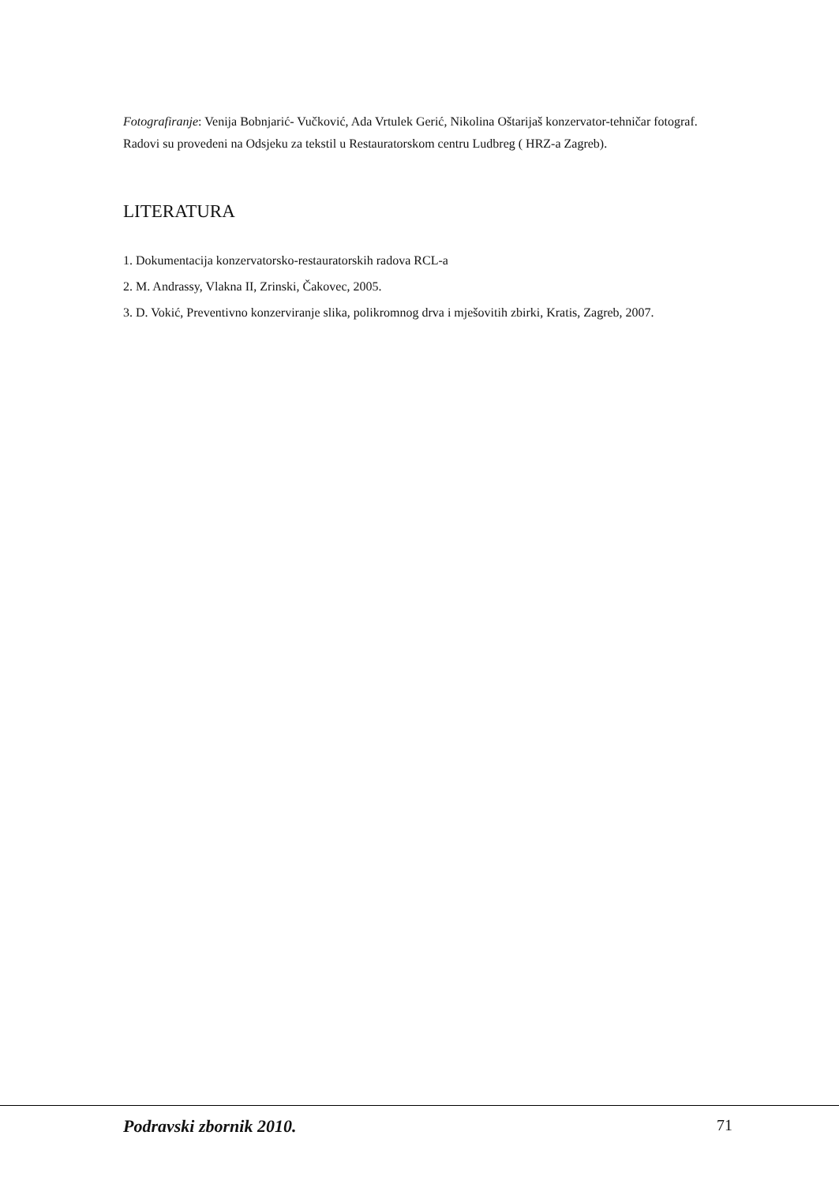Fotografiranje: Venija Bobnjarić- Vučković, Ada Vrtulek Gerić, Nikolina Oštarijaš konzervator-tehničar fotograf.
Radovi su provedeni na Odsjeku za tekstil u Restauratorskom centru Ludbreg ( HRZ-a Zagreb).
LITERATURA
1. Dokumentacija konzervatorsko-restauratorskih radova RCL-a
2. M. Andrassy, Vlakna II, Zrinski, Čakovec, 2005.
3. D. Vokić, Preventivno konzerviranje slika, polikromnog drva i mješovitih zbirki, Kratis, Zagreb, 2007.
Podravski zbornik 2010. 71